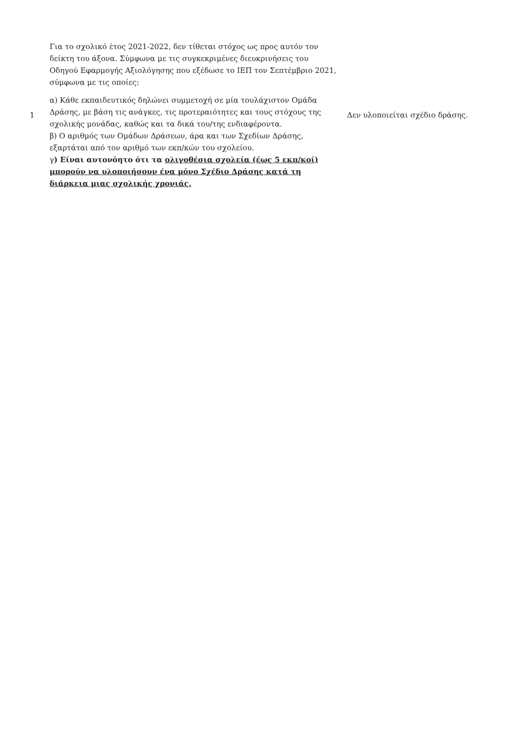| 1 | Για το σχολικό έτος 2021-2022, δεν τίθεται στόχος ως προς αυτόν τον δείκτη του άξονα. Σύμφωνα με τις συγκεκριμένες διευκρινήσεις του Οδηγού Εφαρμογής Αξιολόγησης που εξέδωσε το ΙΕΠ τον Σεπτέμβριο 2021, σύμφωνα με τις οποίες: α) Κάθε εκπαιδευτικός δηλώνει συμμετοχή σε μία τουλάχιστον Ομάδα Δράσης, με βάση τις ανάγκες, τις προτεραιότητες και τους στόχους της σχολικής μονάδας, καθώς και τα δικά του/της ενδιαφέροντα. β) Ο αριθμός των Ομάδων Δράσεων, άρα και των Σχεδίων Δράσης, εξαρτάται από τον αριθμό των εκπ/κών του σχολείου. γ ) Είναι αυτονόητο ότι τα ολιγοθέσια σχολεία (έως 5 εκπ/κοί) μπορούν να υλοποιήσουν ένα μόνο Σχέδιο Δράσης κατά τη διάρκεια μιας σχολικής χρονιάς. | Δεν υλοποιείται σχέδιο δράσης. |